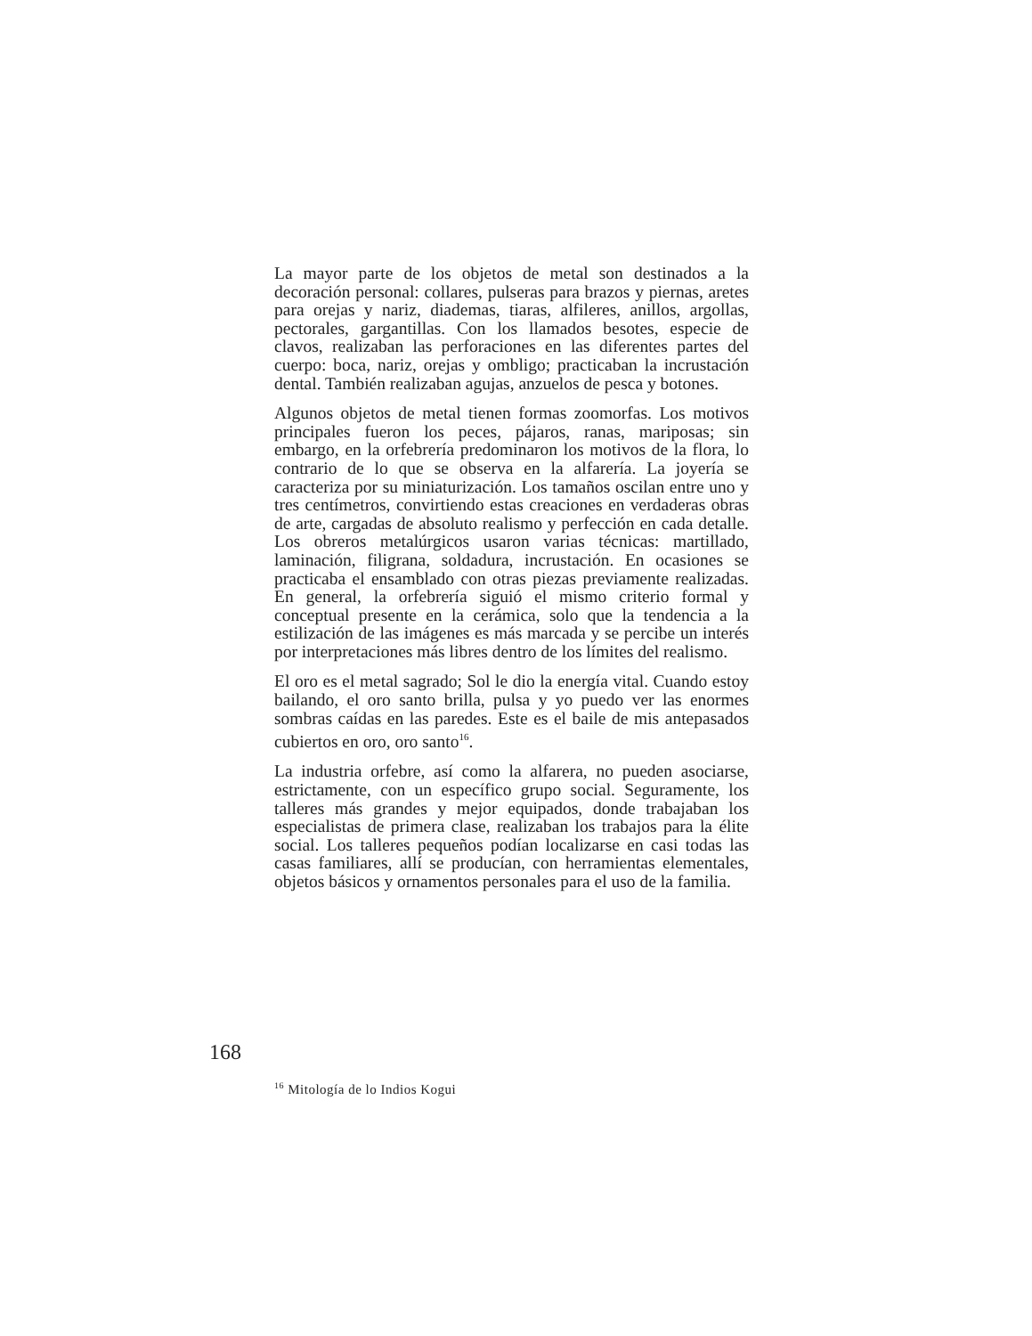La mayor parte de los objetos de metal son destinados a la decoración personal: collares, pulseras para brazos y piernas, aretes para orejas y nariz, diademas, tiaras, alfileres, anillos, argollas, pectorales, gargantillas. Con los llamados besotes, especie de clavos, realizaban las perforaciones en las diferentes partes del cuerpo: boca, nariz, orejas y ombligo; practicaban la incrustación dental. También realizaban agujas, anzuelos de pesca y botones.
Algunos objetos de metal tienen formas zoomorfas. Los motivos principales fueron los peces, pájaros, ranas, mariposas; sin embargo, en la orfebrería predominaron los motivos de la flora, lo contrario de lo que se observa en la alfarería. La joyería se caracteriza por su miniaturización. Los tamaños oscilan entre uno y tres centímetros, convirtiendo estas creaciones en verdaderas obras de arte, cargadas de absoluto realismo y perfección en cada detalle. Los obreros metalúrgicos usaron varias técnicas: martillado, laminación, filigrana, soldadura, incrustación. En ocasiones se practicaba el ensamblado con otras piezas previamente realizadas. En general, la orfebrería siguió el mismo criterio formal y conceptual presente en la cerámica, solo que la tendencia a la estilización de las imágenes es más marcada y se percibe un interés por interpretaciones más libres dentro de los límites del realismo.
El oro es el metal sagrado; Sol le dio la energía vital. Cuando estoy bailando, el oro santo brilla, pulsa y yo puedo ver las enormes sombras caídas en las paredes. Este es el baile de mis antepasados cubiertos en oro, oro santo<sup>16</sup>.
La industria orfebre, así como la alfarera, no pueden asociarse, estrictamente, con un específico grupo social. Seguramente, los talleres más grandes y mejor equipados, donde trabajaban los especialistas de primera clase, realizaban los trabajos para la élite social. Los talleres pequeños podían localizarse en casi todas las casas familiares, allí se producían, con herramientas elementales, objetos básicos y ornamentos personales para el uso de la familia.
168
<sup>16</sup> Mitología de lo Indios Kogui